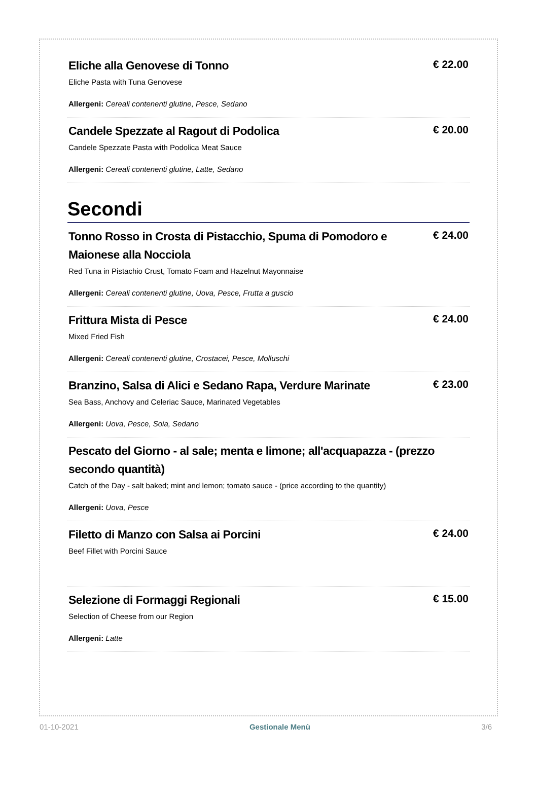Eliche alla Genovese di Tonno
Eliche Pasta with Tuna Genovese
Allergeni: Cereali contenenti glutine, Pesce, Sedano
€ 22.00
Candele Spezzate al Ragout di Podolica
Candele Spezzate Pasta with Podolica Meat Sauce
Allergeni: Cereali contenenti glutine, Latte, Sedano
€ 20.00
Secondi
Tonno Rosso in Crosta di Pistacchio, Spuma di Pomodoro e Maionese alla Nocciola
Red Tuna in Pistachio Crust, Tomato Foam and Hazelnut Mayonnaise
Allergeni: Cereali contenenti glutine, Uova, Pesce, Frutta a guscio
€ 24.00
Frittura Mista di Pesce
Mixed Fried Fish
Allergeni: Cereali contenenti glutine, Crostacei, Pesce, Molluschi
€ 24.00
Branzino, Salsa di Alici e Sedano Rapa, Verdure Marinate
Sea Bass, Anchovy and Celeriac Sauce, Marinated Vegetables
Allergeni: Uova, Pesce, Soia, Sedano
€ 23.00
Pescato del Giorno - al sale; menta e limone; all'acquapazza - (prezzo secondo quantità)
Catch of the Day - salt baked; mint and lemon; tomato sauce - (price according to the quantity)
Allergeni: Uova, Pesce
Filetto di Manzo con Salsa ai Porcini
Beef Fillet with Porcini Sauce
€ 24.00
Selezione di Formaggi Regionali
Selection of Cheese from our Region
Allergeni: Latte
€ 15.00
01-10-2021 Gestionale Menù 3/6